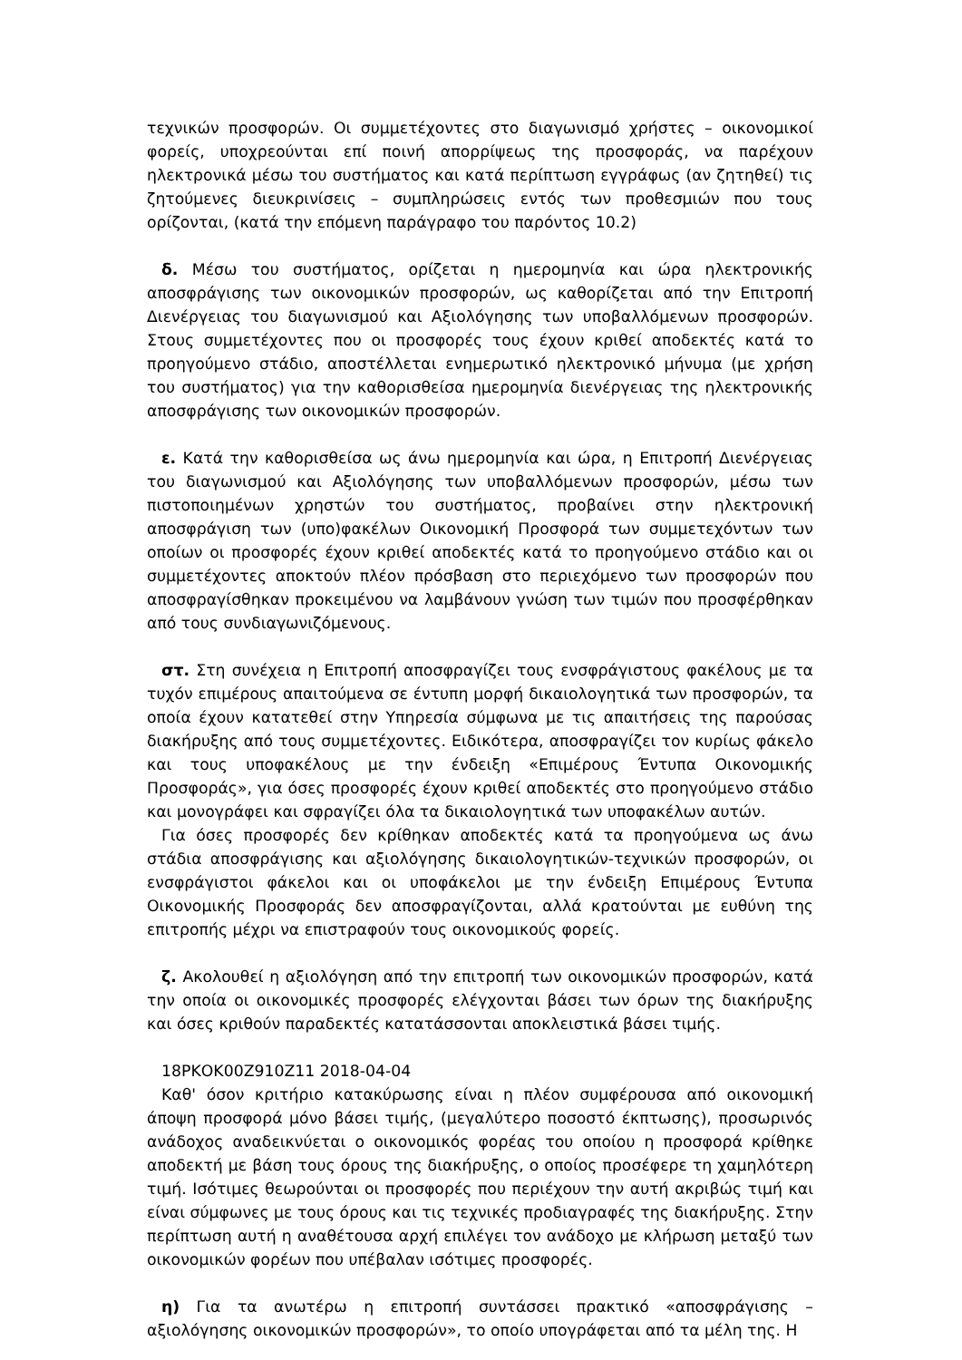τεχνικών προσφορών. Οι συμμετέχοντες στο διαγωνισμό χρήστες – οικονομικοί φορείς, υποχρεούνται επί ποινή απορρίψεως της προσφοράς, να παρέχουν ηλεκτρονικά μέσω του συστήματος και κατά περίπτωση εγγράφως (αν ζητηθεί) τις ζητούμενες διευκρινίσεις – συμπληρώσεις εντός των προθεσμιών που τους ορίζονται, (κατά την επόμενη παράγραφο του παρόντος 10.2)
δ. Μέσω του συστήματος, ορίζεται η ημερομηνία και ώρα ηλεκτρονικής αποσφράγισης των οικονομικών προσφορών, ως καθορίζεται από την Επιτροπή Διενέργειας του διαγωνισμού και Αξιολόγησης των υποβαλλόμενων προσφορών. Στους συμμετέχοντες που οι προσφορές τους έχουν κριθεί αποδεκτές κατά το προηγούμενο στάδιο, αποστέλλεται ενημερωτικό ηλεκτρονικό μήνυμα (με χρήση του συστήματος) για την καθορισθείσα ημερομηνία διενέργειας της ηλεκτρονικής αποσφράγισης των οικονομικών προσφορών.
ε. Κατά την καθορισθείσα ως άνω ημερομηνία και ώρα, η Επιτροπή Διενέργειας του διαγωνισμού και Αξιολόγησης των υποβαλλόμενων προσφορών, μέσω των πιστοποιημένων χρηστών του συστήματος, προβαίνει στην ηλεκτρονική αποσφράγιση των (υπο)φακέλων Οικονομική Προσφορά των συμμετεχόντων των οποίων οι προσφορές έχουν κριθεί αποδεκτές κατά το προηγούμενο στάδιο και οι συμμετέχοντες αποκτούν πλέον πρόσβαση στο περιεχόμενο των προσφορών που αποσφραγίσθηκαν προκειμένου να λαμβάνουν γνώση των τιμών που προσφέρθηκαν από τους συνδιαγωνιζόμενους.
στ. Στη συνέχεια η Επιτροπή αποσφραγίζει τους ενσφράγιστους φακέλους με τα τυχόν επιμέρους απαιτούμενα σε έντυπη μορφή δικαιολογητικά των προσφορών, τα οποία έχουν κατατεθεί στην Υπηρεσία σύμφωνα με τις απαιτήσεις της παρούσας διακήρυξης από τους συμμετέχοντες. Ειδικότερα, αποσφραγίζει τον κυρίως φάκελο και τους υποφακέλους με την ένδειξη «Επιμέρους Έντυπα Οικονομικής Προσφοράς», για όσες προσφορές έχουν κριθεί αποδεκτές στο προηγούμενο στάδιο και μονογράφει και σφραγίζει όλα τα δικαιολογητικά των υποφακέλων αυτών.
Για όσες προσφορές δεν κρίθηκαν αποδεκτές κατά τα προηγούμενα ως άνω στάδια αποσφράγισης και αξιολόγησης δικαιολογητικών-τεχνικών προσφορών, οι ενσφράγιστοι φάκελοι και οι υποφάκελοι με την ένδειξη Επιμέρους Έντυπα Οικονομικής Προσφοράς δεν αποσφραγίζονται, αλλά κρατούνται με ευθύνη της επιτροπής μέχρι να επιστραφούν τους οικονομικούς φορείς.
ζ. Ακολουθεί η αξιολόγηση από την επιτροπή των οικονομικών προσφορών, κατά την οποία οι οικονομικές προσφορές ελέγχονται βάσει των όρων της διακήρυξης και όσες κριθούν παραδεκτές κατατάσσονται αποκλειστικά βάσει τιμής.
18ΡΚΟΚ00Ζ910Ζ11 2018-04-04
Καθ' όσον κριτήριο κατακύρωσης είναι η πλέον συμφέρουσα από οικονομική άποψη προσφορά μόνο βάσει τιμής, (μεγαλύτερο ποσοστό έκπτωσης), προσωρινός ανάδοχος αναδεικνύεται ο οικονομικός φορέας του οποίου η προσφορά κρίθηκε αποδεκτή με βάση τους όρους της διακήρυξης, ο οποίος προσέφερε τη χαμηλότερη τιμή. Ισότιμες θεωρούνται οι προσφορές που περιέχουν την αυτή ακριβώς τιμή και είναι σύμφωνες με τους όρους και τις τεχνικές προδιαγραφές της διακήρυξης. Στην περίπτωση αυτή η αναθέτουσα αρχή επιλέγει τον ανάδοχο με κλήρωση μεταξύ των οικονομικών φορέων που υπέβαλαν ισότιμες προσφορές.
η) Για τα ανωτέρω η επιτροπή συντάσσει πρακτικό «αποσφράγισης – αξιολόγησης οικονομικών προσφορών», το οποίο υπογράφεται από τα μέλη της. Η